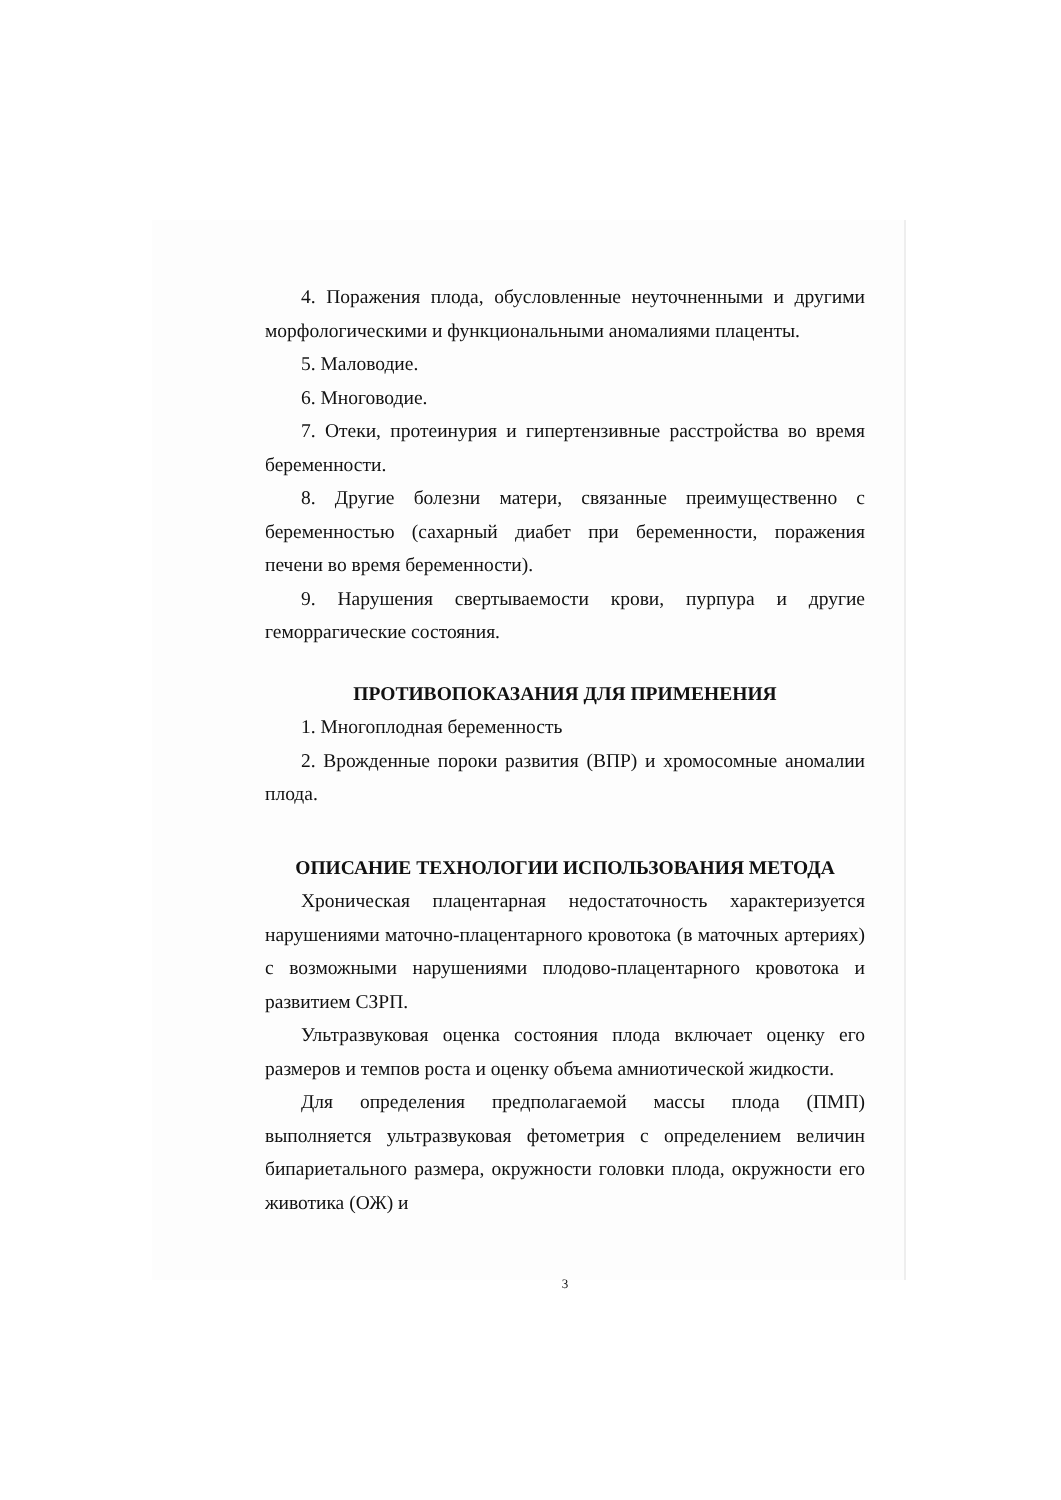4. Поражения плода, обусловленные неуточненными и другими морфологическими и функциональными аномалиями плаценты.
5. Маловодие.
6. Многоводие.
7. Отеки, протеинурия и гипертензивные расстройства во время беременности.
8. Другие болезни матери, связанные преимущественно с беременностью (сахарный диабет при беременности, поражения печени во время беременности).
9. Нарушения свертываемости крови, пурпура и другие геморрагические состояния.
ПРОТИВОПОКАЗАНИЯ ДЛЯ ПРИМЕНЕНИЯ
1. Многоплодная беременность
2. Врожденные пороки развития (ВПР) и хромосомные аномалии плода.
ОПИСАНИЕ ТЕХНОЛОГИИ ИСПОЛЬЗОВАНИЯ МЕТОДА
Хроническая плацентарная недостаточность характеризуется нарушениями маточно-плацентарного кровотока (в маточных артериях) с возможными нарушениями плодово-плацентарного кровотока и развитием СЗРП.
Ультразвуковая оценка состояния плода включает оценку его размеров и темпов роста и оценку объема амниотической жидкости.
Для определения предполагаемой массы плода (ПМП) выполняется ультразвуковая фетометрия с определением величин бипариетального размера, окружности головки плода, окружности его животика (ОЖ) и
3